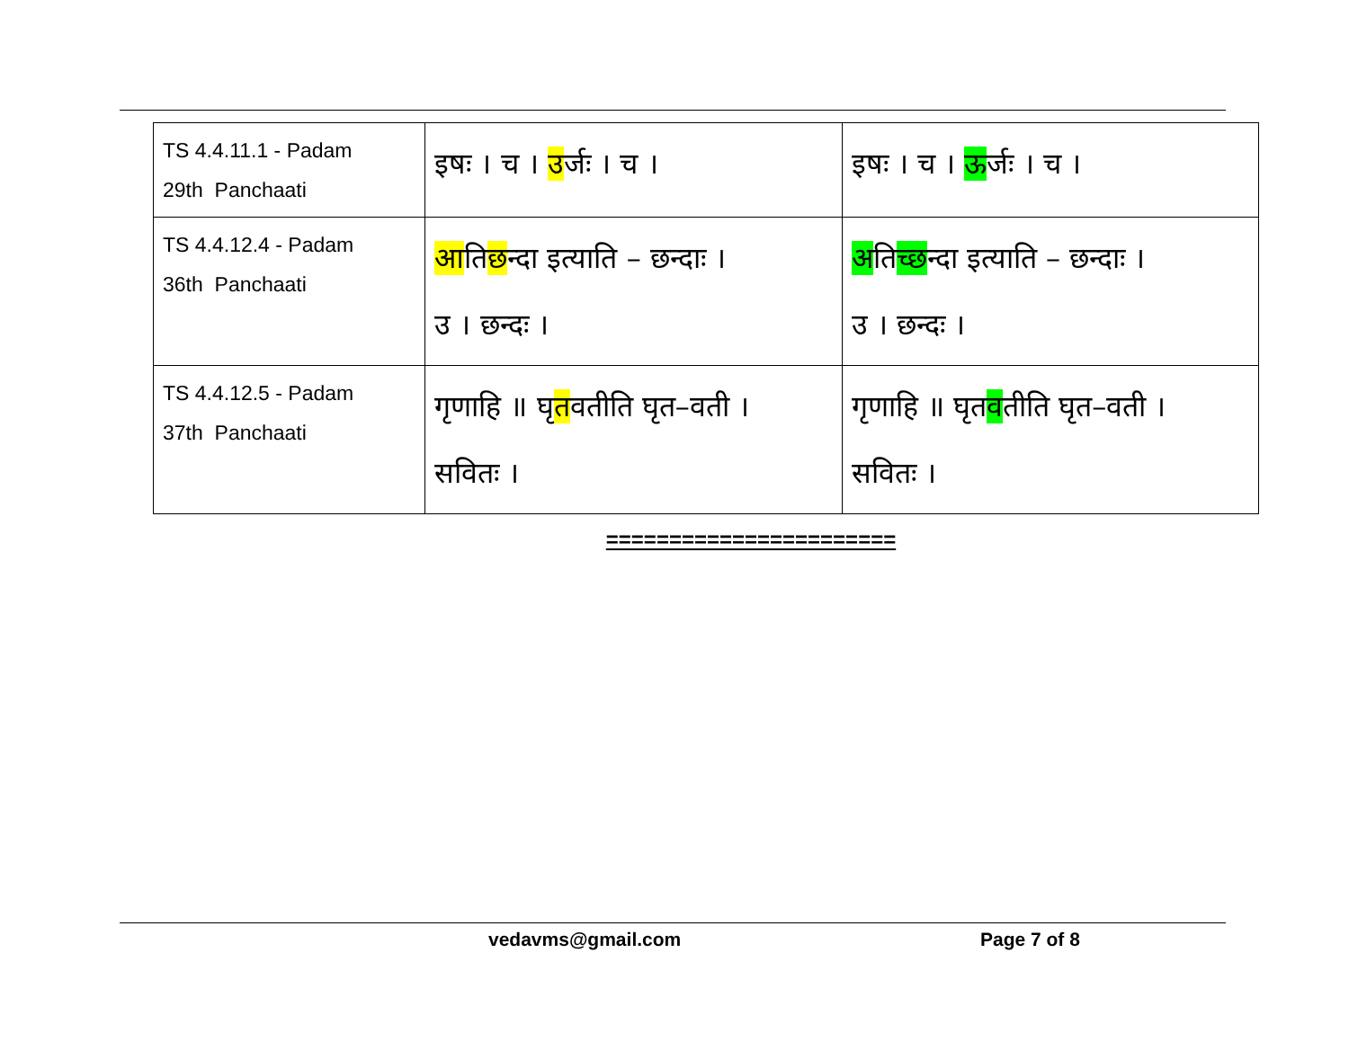| TS 4.4.11.1 - Padam 29th Panchaati | इषः । च । उ र्जः । च । | इषः । च । ऊ र्जः । च । |
| TS 4.4.12.4 - Padam 36th Panchaati | आ ति छ न्दा इत्याति – छन्दाः । उ । छन्दः । | अ ति च् छन्दा इत्याति – छन्दाः । उ । छन्दः । |
| TS 4.4.12.5 - Padam 37th Panchaati | गृणाहि ॥ घृ त वतीति घृत–वती । सवितः । | गृणाहि ॥ घृत व तीति घृत–वती । सवितः । |
=======================
vedavms@gmail.com Page 7 of 8